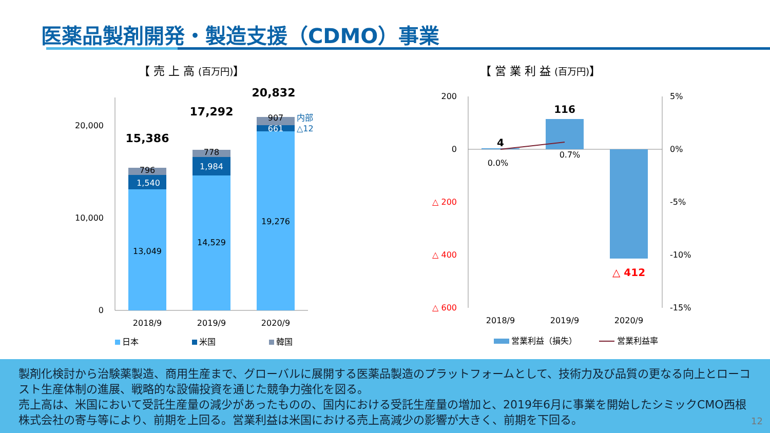医薬品製剤開発・製造支援（CDMO）事業
【 売 上 高 (百万円)】 【 営 業 利 益 (百万円)】
20,000
10,000
0
13,049
1,540
796
15,386
14,529
1,984
778
17,292
19,276
661
907
20,832
内部
△12
2018/9
2019/9
2020/9
日本
米国
韓国
200
0
△ 200
△ 400
△ 600
5%
0%
-5%
-10%
-15%
4
116
△ 412
0.0%
0.7%
2018/9
2019/9
2020/9
営業利益（損失）
営業利益率
製剤化検討から治験薬製造、商用生産まで、グローバルに展開する医薬品製造のプラットフォームとして、技術力及び品質の更なる向上とローコスト生産体制の進展、戦略的な設備投資を通じた競争力強化を図る。
売上高は、米国において受託生産量の減少があったものの、国内における受託生産量の増加と、2019年6月に事業を開始したシミックCMO西根株式会社の寄与等により、前期を上回る。営業利益は米国における売上高減少の影響が大きく、前期を下回る。
12